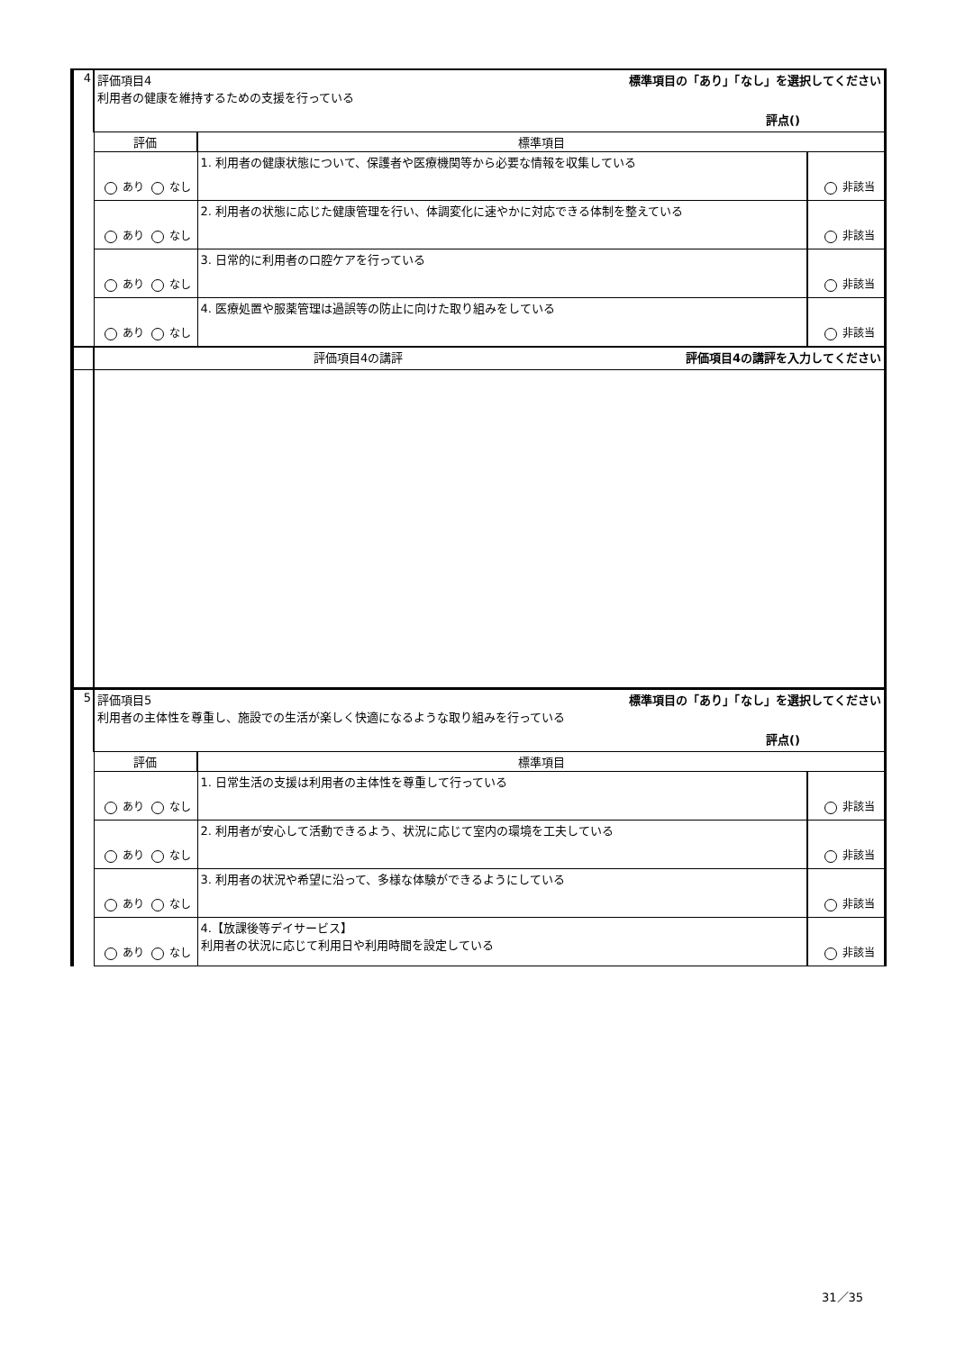| 4 | 標準項目の「あり」「なし」を選択してください 評価項目4 利用者の健康を維持するための支援を行っている 評点() | | |
| | 評価 | 標準項目 | |
| | あり なし | 1. 利用者の健康状態について、保護者や医療機関等から必要な情報を収集している | 非該当 |
| | あり なし | 2. 利用者の状態に応じた健康管理を行い、体調変化に速やかに対応できる体制を整えている | 非該当 |
| | あり なし | 3. 日常的に利用者の口腔ケアを行っている | 非該当 |
| | あり なし | 4. 医療処置や服薬管理は過誤等の防止に向けた取り組みをしている | 非該当 |
| | 評価項目4の講評を入力してください 評価項目4の講評 | | |
| 5 | 標準項目の「あり」「なし」を選択してください 評価項目5 利用者の主体性を尊重し、施設での生活が楽しく快適になるような取り組みを行っている 評点() | | |
| | 評価 | 標準項目 | |
| | あり なし | 1. 日常生活の支援は利用者の主体性を尊重して行っている | 非該当 |
| | あり なし | 2. 利用者が安心して活動できるよう、状況に応じて室内の環境を工夫している | 非該当 |
| | あり なし | 3. 利用者の状況や希望に沿って、多様な体験ができるようにしている | 非該当 |
| | あり なし | 4.【放課後等デイサービス】 利用者の状況に応じて利用日や利用時間を設定している | 非該当 |
31／35